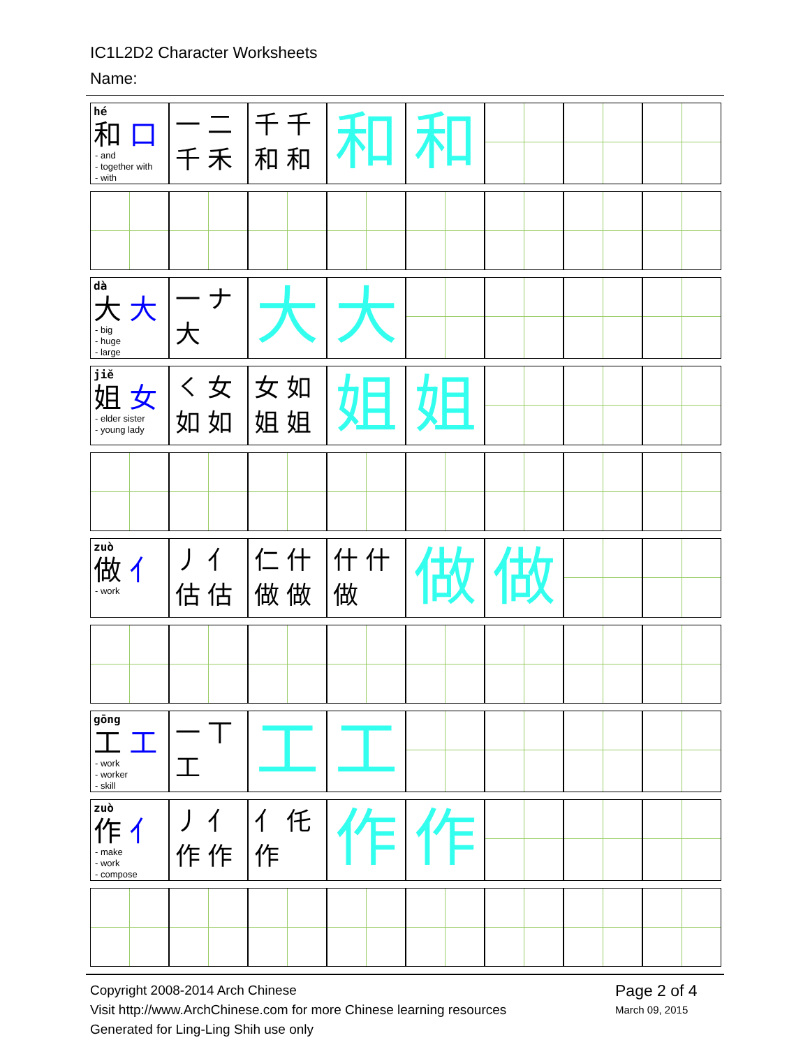IC1L2D2 Character Worksheets
Name:
| hé 和 口 - and - together with - with | 一 二 千 禾 | 千 千 和 和 | 和 | 和 | | | |
| dà 大 大 - big - huge - large | 一 ナ 大 | 大 | 大 | | | | |
| jiě 姐 女 - elder sister - young lady | ㇛ 女 如 如 | 女 如 姐 姐 | 姐 | 姐 | | | |
| zuò 做 亻 - work | 丿 亻 估 估 | 仁 什 做 做 | 什 什 做 | 做 | 做 | | |
| gōng 工 工 - work - worker - skill | 一 丅 工 | 工 | 工 | | | | |
| zuò 作 亻 - make - work - compose | 丿 亻 作 作 | 亻 仛 作 | 作 | 作 | | | |
Copyright 2008-2014 Arch Chinese
Visit http://www.ArchChinese.com for more Chinese learning resources
Generated for Ling-Ling Shih use only
Page 2 of 4
March 09, 2015